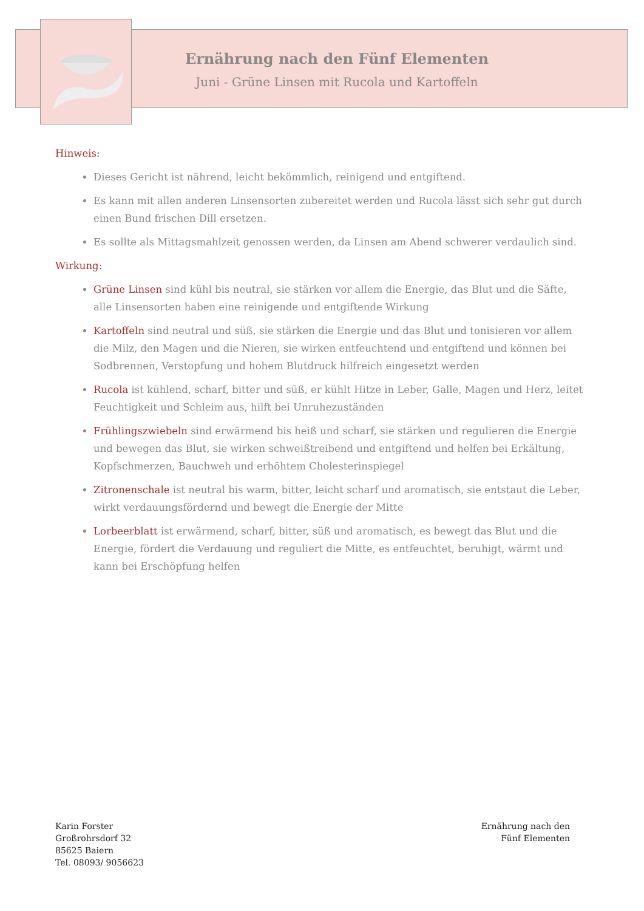Ernährung nach den Fünf Elementen
Juni - Grüne Linsen mit Rucola und Kartoffeln
Hinweis:
Dieses Gericht ist nährend, leicht bekömmlich, reinigend und entgiftend.
Es kann mit allen anderen Linsensorten zubereitet werden und Rucola lässt sich sehr gut durch einen Bund frischen Dill ersetzen.
Es sollte als Mittagsmahlzeit genossen werden, da Linsen am Abend schwerer verdaulich sind.
Wirkung:
Grüne Linsen sind kühl bis neutral, sie stärken vor allem die Energie, das Blut und die Säfte, alle Linsensorten haben eine reinigende und entgiftende Wirkung
Kartoffeln sind neutral und süß, sie stärken die Energie und das Blut und tonisieren vor allem die Milz, den Magen und die Nieren, sie wirken entfeuchtend und entgiftend und können bei Sodbrennen, Verstopfung und hohem Blutdruck hilfreich eingesetzt werden
Rucola ist kühlend, scharf, bitter und süß, er kühlt Hitze in Leber, Galle, Magen und Herz, leitet Feuchtigkeit und Schleim aus, hilft bei Unruhezuständen
Frühlingszwiebeln sind erwärmend bis heiß und scharf, sie stärken und regulieren die Energie und bewegen das Blut, sie wirken schweißtreibend und entgiftend und helfen bei Erkältung, Kopfschmerzen, Bauchweh und erhöhtem Cholesterinspiegel
Zitronenschale ist neutral bis warm, bitter, leicht scharf und aromatisch, sie entstaut die Leber, wirkt verdauungsfördernd und bewegt die Energie der Mitte
Lorbeerblatt ist erwärmend, scharf, bitter, süß und aromatisch, es bewegt das Blut und die Energie, fördert die Verdauung und reguliert die Mitte, es entfeuchtet, beruhigt, wärmt und kann bei Erschöpfung helfen
Karin Forster
Großrohrsdorf 32
85625 Baiern
Tel. 08093/ 9056623
Ernährung nach den
Fünf Elementen